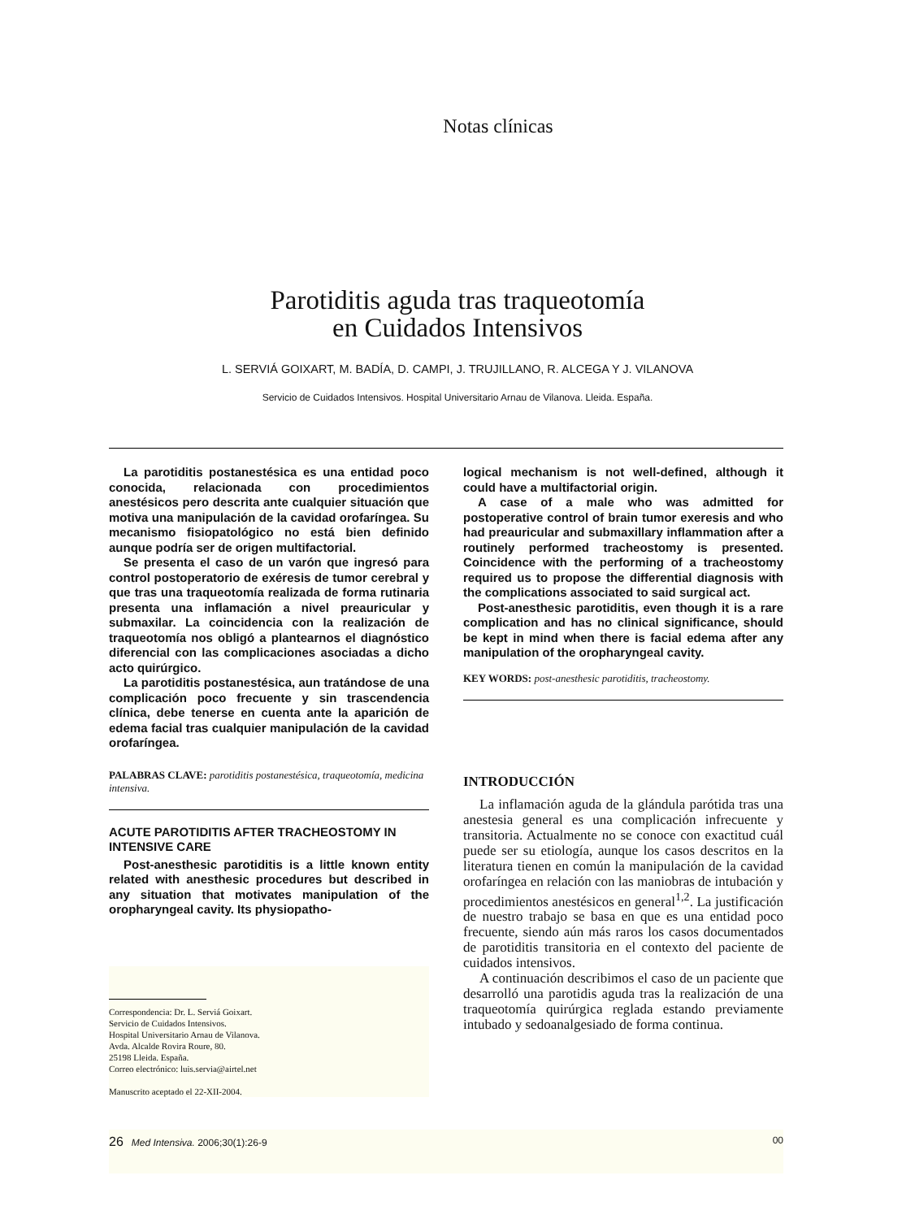Notas clínicas
Parotiditis aguda tras traqueotomía
en Cuidados Intensivos
L. SERVIÁ GOIXART, M. BADÍA, D. CAMPI, J. TRUJILLANO, R. ALCEGA Y J. VILANOVA
Servicio de Cuidados Intensivos. Hospital Universitario Arnau de Vilanova. Lleida. España.
La parotiditis postanestésica es una entidad poco conocida, relacionada con procedimientos anestésicos pero descrita ante cualquier situación que motiva una manipulación de la cavidad orofaríngea. Su mecanismo fisiopatológico no está bien definido aunque podría ser de origen multifactorial.
Se presenta el caso de un varón que ingresó para control postoperatorio de exéresis de tumor cerebral y que tras una traqueotomía realizada de forma rutinaria presenta una inflamación a nivel preauricular y submaxilar. La coincidencia con la realización de traqueotomía nos obligó a plantearnos el diagnóstico diferencial con las complicaciones asociadas a dicho acto quirúrgico.
La parotiditis postanestésica, aun tratándose de una complicación poco frecuente y sin trascendencia clínica, debe tenerse en cuenta ante la aparición de edema facial tras cualquier manipulación de la cavidad orofaríngea.
PALABRAS CLAVE: parotiditis postanestésica, traqueotomía, medicina intensiva.
ACUTE PAROTIDITIS AFTER TRACHEOSTOMY IN INTENSIVE CARE
Post-anesthesic parotiditis is a little known entity related with anesthesic procedures but described in any situation that motivates manipulation of the oropharyngeal cavity. Its physiopatho-
Correspondencia: Dr. L. Serviá Goixart.
Servicio de Cuidados Intensivos.
Hospital Universitario Arnau de Vilanova.
Avda. Alcalde Rovira Roure, 80.
25198 Lleida. España.
Correo electrónico: luis.servia@airtel.net
Manuscrito aceptado el 22-XII-2004.
logical mechanism is not well-defined, although it could have a multifactorial origin.
A case of a male who was admitted for postoperative control of brain tumor exeresis and who had preauricular and submaxillary inflammation after a routinely performed tracheostomy is presented. Coincidence with the performing of a tracheostomy required us to propose the differential diagnosis with the complications associated to said surgical act.
Post-anesthesic parotiditis, even though it is a rare complication and has no clinical significance, should be kept in mind when there is facial edema after any manipulation of the oropharyngeal cavity.
KEY WORDS: post-anesthesic parotiditis, tracheostomy.
INTRODUCCIÓN
La inflamación aguda de la glándula parótida tras una anestesia general es una complicación infrecuente y transitoria. Actualmente no se conoce con exactitud cuál puede ser su etiología, aunque los casos descritos en la literatura tienen en común la manipulación de la cavidad orofaríngea en relación con las maniobras de intubación y procedimientos anestésicos en general<sup>1,2</sup>. La justificación de nuestro trabajo se basa en que es una entidad poco frecuente, siendo aún más raros los casos documentados de parotiditis transitoria en el contexto del paciente de cuidados intensivos.
A continuación describimos el caso de un paciente que desarrolló una parotidis aguda tras la realización de una traqueotomía quirúrgica reglada estando previamente intubado y sedoanalgesiado de forma continua.
26 Med Intensiva. 2006;30(1):26-9 00